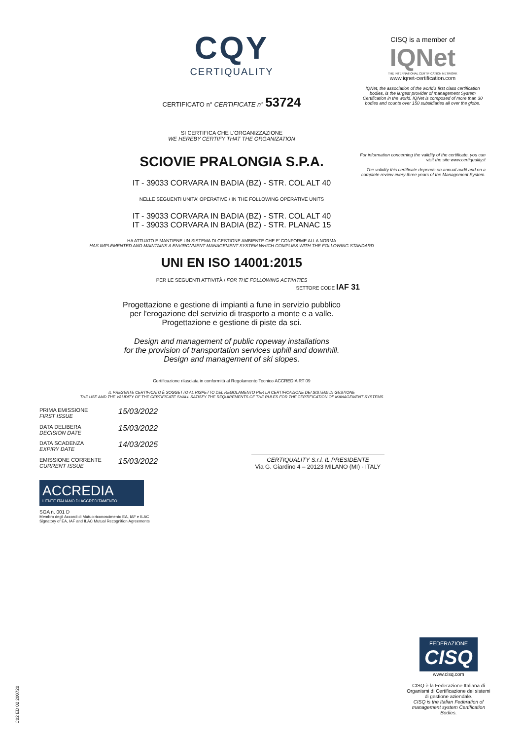CQY
CERTIQUALITY
CERTIFICATO n° CERTIFICATE n° 53724
SI CERTIFICA CHE L'ORGANIZZAZIONE
WE HEREBY CERTIFY THAT THE ORGANIZATION
SCIOVIE PRALONGIA S.P.A.
IT - 39033 CORVARA IN BADIA (BZ) - STR. COL ALT 40
NELLE SEGUENTI UNITA' OPERATIVE / IN THE FOLLOWING OPERATIVE UNITS
IT - 39033 CORVARA IN BADIA (BZ) - STR. COL ALT 40
IT - 39033 CORVARA IN BADIA (BZ) - STR. PLANAC 15
HA ATTUATO E MANTIENE UN SISTEMA DI GESTIONE AMBIENTE CHE E' CONFORME ALLA NORMA
HAS IMPLEMENTED AND MAINTAINS A ENVIRONMENT MANAGEMENT SYSTEM WHICH COMPLIES WITH THE FOLLOWING STANDARD
UNI EN ISO 14001:2015
PER LE SEGUENTI ATTIVITÀ / FOR THE FOLLOWING ACTIVITIES
SETTORE CODE IAF 31
Progettazione e gestione di impianti a fune in servizio pubblico
per l'erogazione del servizio di trasporto a monte e a valle.
Progettazione e gestione di piste da sci.
Design and management of public ropeway installations
for the provision of transportation services uphill and downhill.
Design and management of ski slopes.
Certificazione rilasciata in conformità al Regolamento Tecnico ACCREDIA RT 09
IL PRESENTE CERTIFICATO È SOGGETTO AL RISPETTO DEL REGOLAMENTO PER LA CERTIFICAZIONE DEI SISTEMI DI GESTIONE
THE USE AND THE VALIDITY OF THE CERTIFICATE SHALL SATISFY THE REQUIREMENTS OF THE RULES FOR THE CERTIFICATION OF MANAGEMENT SYSTEMS
PRIMA EMISSIONE
FIRST ISSUE 15/03/2022 DATA DELIBERA
DECISION DATE 15/03/2022 DATA SCADENZA
EXPIRY DATE 14/03/2025 EMISSIONE CORRENTE
CURRENT ISSUE 15/03/2022
CERTIQUALITY S.r.l. IL PRESIDENTE
Via G. Giardino 4 – 20123 MILANO (MI) - ITALY
ACCREDIA
L'ENTE ITALIANO DI ACCREDITAMENTO
SGA n. 001 D
Membro degli Accordi di Mutuo riconoscimento EA, IAF e ILAC
Signatory of EA, IAF and ILAC Mutual Recognition Agreements
CISQ is a member of
IQNet
THE INTERNATIONAL CERTIFICATION NETWORK
www.iqnet-certification.com
IQNet, the association of the world's first class certification bodies, is the largest provider of management System Certification in the world. IQNet is composed of more than 30 bodies and counts over 150 subsidiaries all over the globe.
For information concerning the validity of the certificate, you can visit the site www.certiquality.it
The validity this certificate depends on annual audit and on a complete review every three years of the Management System.
FEDERAZIONE
CISQ
www.cisq.com
CISQ è la Federazione Italiana di Organismi di Certificazione dei sistemi di gestione aziendale.
CISQ is the Italian Federation of management system Certification Bodies.
C02 ED 02 200720